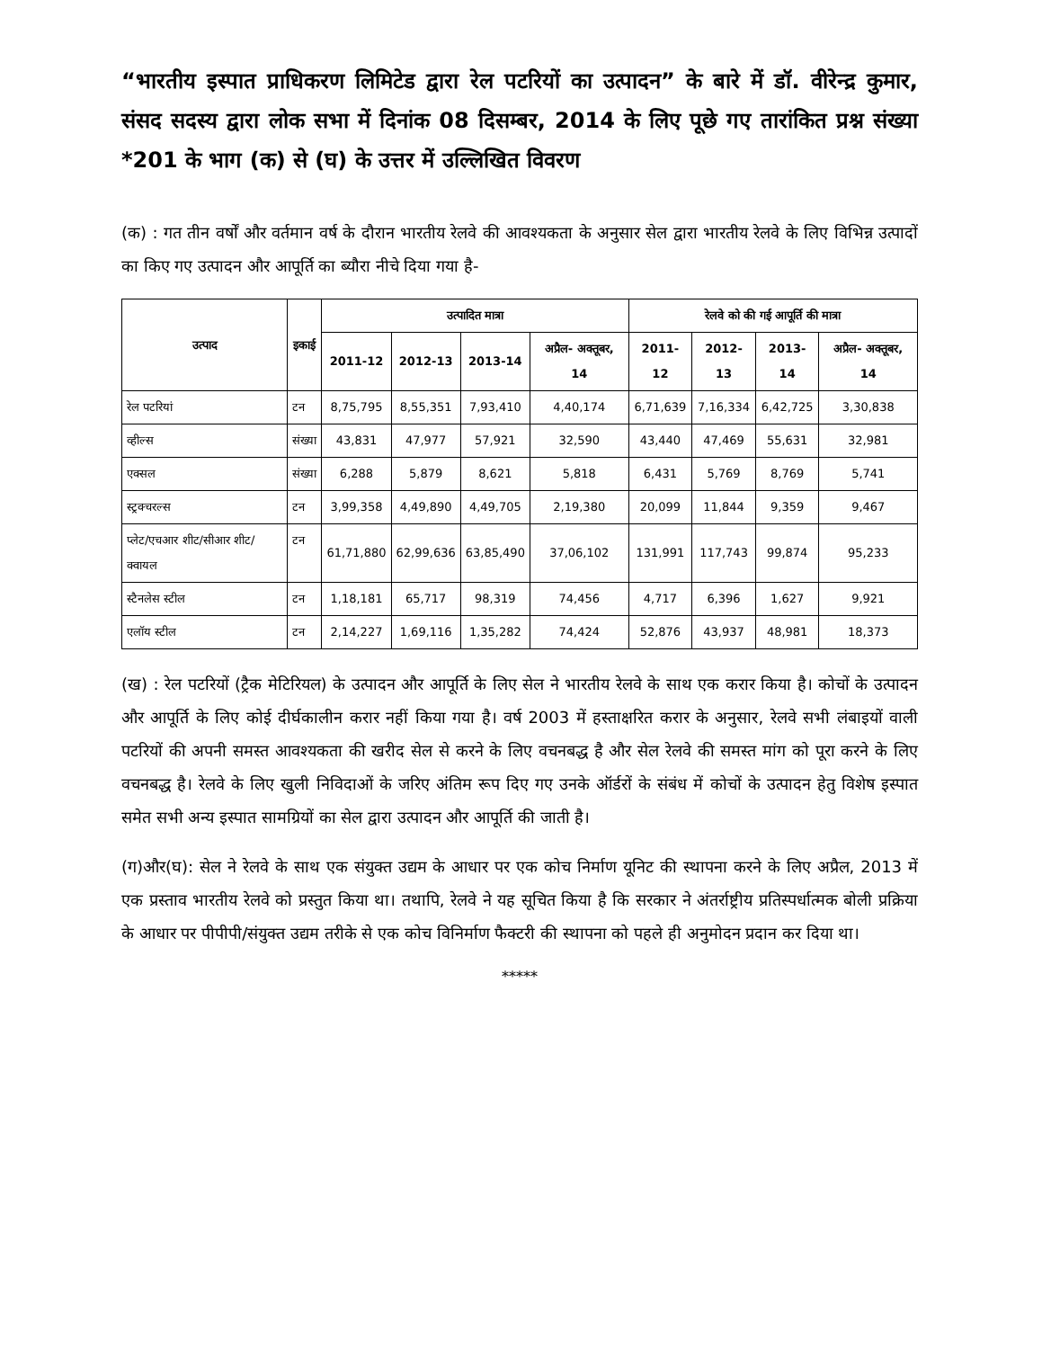“भारतीय इस्पात प्राधिकरण लिमिटेड द्वारा रेल पटरियों का उत्पादन” के बारे में डॉ. वीरेन्द्र कुमार, संसद सदस्य द्वारा लोक सभा में दिनांक 08 दिसम्बर, 2014 के लिए पूछे गए तारांकित प्रश्न संख्या *201 के भाग (क) से (घ) के उत्तर में उल्लिखित विवरण
(क) : गत तीन वर्षों और वर्तमान वर्ष के दौरान भारतीय रेलवे की आवश्यकता के अनुसार सेल द्वारा भारतीय रेलवे के लिए विभिन्न उत्पादों का किए गए उत्पादन और आपूर्ति का ब्यौरा नीचे दिया गया है-
| उत्पाद | इकाई | उत्पादित मात्रा | | | | रेलवे को की गई आपूर्ति की मात्रा | | | |
| --- | --- | --- | --- | --- | --- | --- | --- | --- | --- |
| | | 2011-12 | 2012-13 | 2013-14 | अप्रैल- अक्तूबर, 14 | 2011-12 | 2012-13 | 2013-14 | अप्रैल- अक्तूबर, 14 |
| रेल पटरियां | टन | 8,75,795 | 8,55,351 | 7,93,410 | 4,40,174 | 6,71,639 | 7,16,334 | 6,42,725 | 3,30,838 |
| व्हील्स | संख्या | 43,831 | 47,977 | 57,921 | 32,590 | 43,440 | 47,469 | 55,631 | 32,981 |
| एक्सल | संख्या | 6,288 | 5,879 | 8,621 | 5,818 | 6,431 | 5,769 | 8,769 | 5,741 |
| स्ट्रक्चरल्स | टन | 3,99,358 | 4,49,890 | 4,49,705 | 2,19,380 | 20,099 | 11,844 | 9,359 | 9,467 |
| प्लेट/एचआर शीट/सीआर शीट/क्वायल | टन | 61,71,880 | 62,99,636 | 63,85,490 | 37,06,102 | 131,991 | 117,743 | 99,874 | 95,233 |
| स्टैनलेस स्टील | टन | 1,18,181 | 65,717 | 98,319 | 74,456 | 4,717 | 6,396 | 1,627 | 9,921 |
| एलॉय स्टील | टन | 2,14,227 | 1,69,116 | 1,35,282 | 74,424 | 52,876 | 43,937 | 48,981 | 18,373 |
(ख) : रेल पटरियों (ट्रैक मेटिरियल) के उत्पादन और आपूर्ति के लिए सेल ने भारतीय रेलवे के साथ एक करार किया है। कोचों के उत्पादन और आपूर्ति के लिए कोई दीर्घकालीन करार नहीं किया गया है। वर्ष 2003 में हस्ताक्षरित करार के अनुसार, रेलवे सभी लंबाइयों वाली पटरियों की अपनी समस्त आवश्यकता की खरीद सेल से करने के लिए वचनबद्ध है और सेल रेलवे की समस्त मांग को पूरा करने के लिए वचनबद्ध है। रेलवे के लिए खुली निविदाओं के जरिए अंतिम रूप दिए गए उनके ऑर्डरों के संबंध में कोचों के उत्पादन हेतु विशेष इस्पात समेत सभी अन्य इस्पात सामग्रियों का सेल द्वारा उत्पादन और आपूर्ति की जाती है।
(ग)और(घ): सेल ने रेलवे के साथ एक संयुक्त उद्यम के आधार पर एक कोच निर्माण यूनिट की स्थापना करने के लिए अप्रैल, 2013 में एक प्रस्ताव भारतीय रेलवे को प्रस्तुत किया था। तथापि, रेलवे ने यह सूचित किया है कि सरकार ने अंतर्राष्ट्रीय प्रतिस्पर्धात्मक बोली प्रक्रिया के आधार पर पीपीपी/संयुक्त उद्यम तरीके से एक कोच विनिर्माण फैक्टरी की स्थापना को पहले ही अनुमोदन प्रदान कर दिया था।
*****